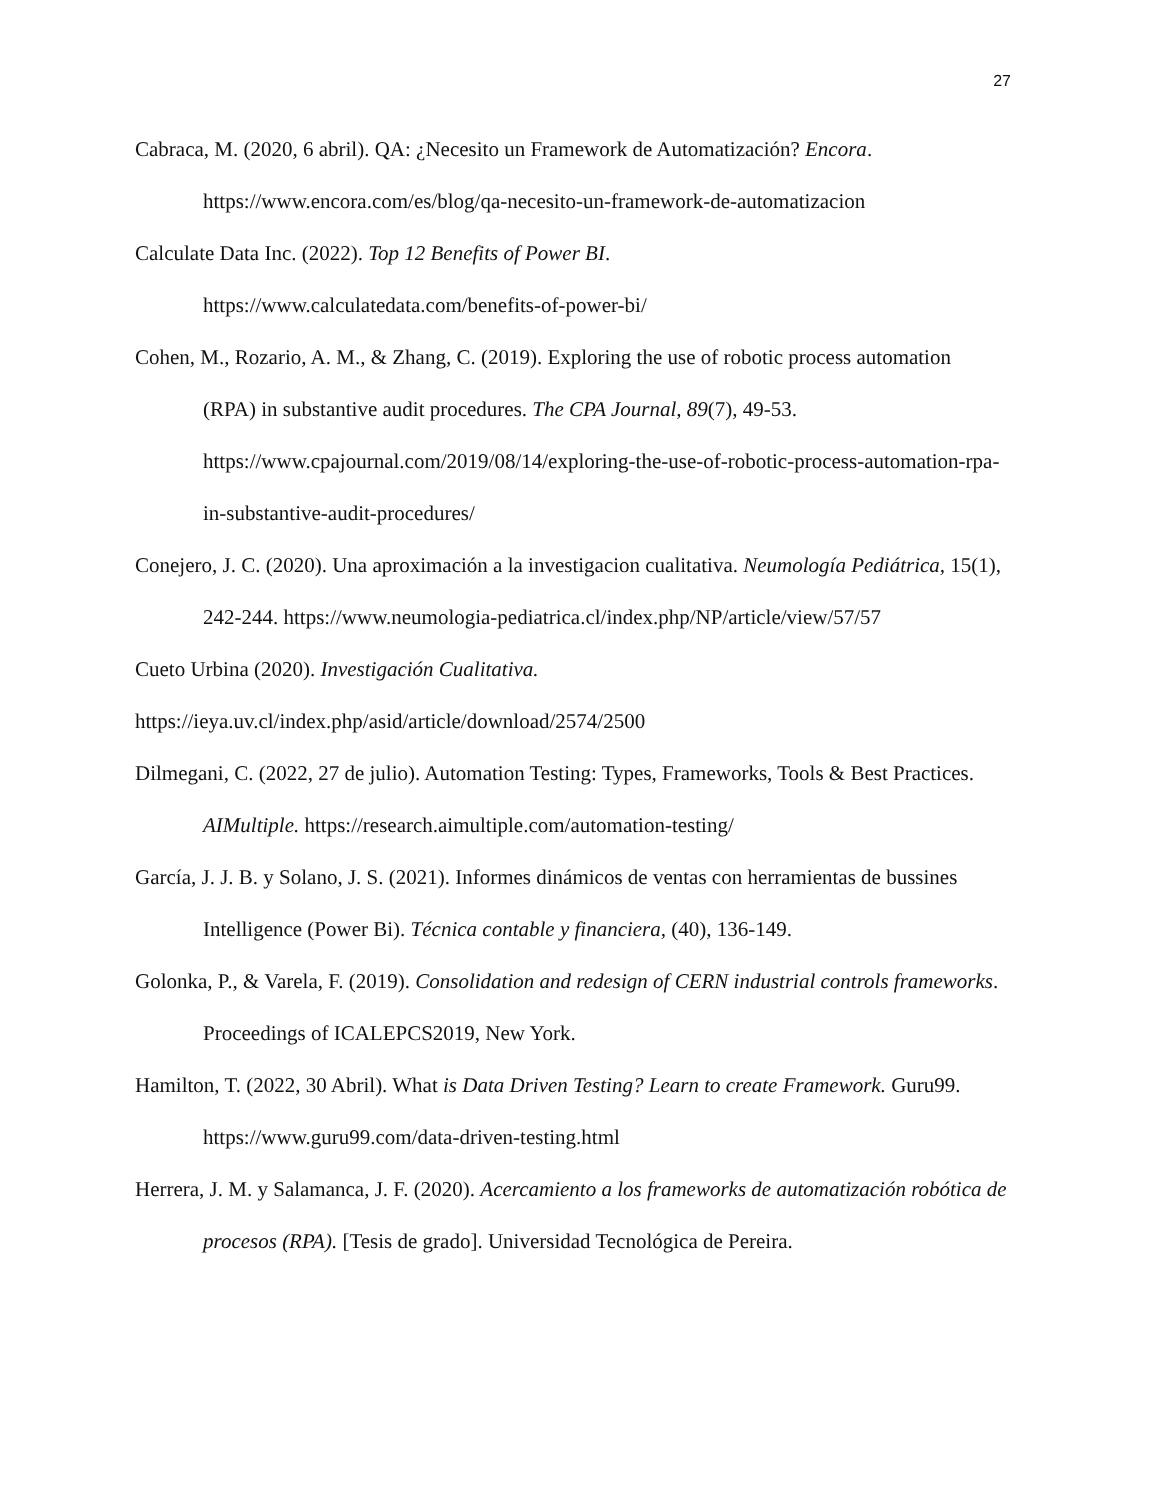27
Cabraca, M. (2020, 6 abril). QA: ¿Necesito un Framework de Automatización? Encora. https://www.encora.com/es/blog/qa-necesito-un-framework-de-automatizacion
Calculate Data Inc. (2022). Top 12 Benefits of Power BI.
https://www.calculatedata.com/benefits-of-power-bi/
Cohen, M., Rozario, A. M., & Zhang, C. (2019). Exploring the use of robotic process automation (RPA) in substantive audit procedures. The CPA Journal, 89(7), 49-53. https://www.cpajournal.com/2019/08/14/exploring-the-use-of-robotic-process-automation-rpa-in-substantive-audit-procedures/
Conejero, J. C. (2020). Una aproximación a la investigacion cualitativa. Neumología Pediátrica, 15(1), 242-244. https://www.neumologia-pediatrica.cl/index.php/NP/article/view/57/57
Cueto Urbina (2020). Investigación Cualitativa.
https://ieya.uv.cl/index.php/asid/article/download/2574/2500
Dilmegani, C. (2022, 27 de julio). Automation Testing: Types, Frameworks, Tools & Best Practices. AIMultiple. https://research.aimultiple.com/automation-testing/
García, J. J. B. y Solano, J. S. (2021). Informes dinámicos de ventas con herramientas de bussines Intelligence (Power Bi). Técnica contable y financiera, (40), 136-149.
Golonka, P., & Varela, F. (2019). Consolidation and redesign of CERN industrial controls frameworks. Proceedings of ICALEPCS2019, New York.
Hamilton, T. (2022, 30 Abril). What is Data Driven Testing? Learn to create Framework. Guru99. https://www.guru99.com/data-driven-testing.html
Herrera, J. M. y Salamanca, J. F. (2020). Acercamiento a los frameworks de automatización robótica de procesos (RPA). [Tesis de grado]. Universidad Tecnológica de Pereira.